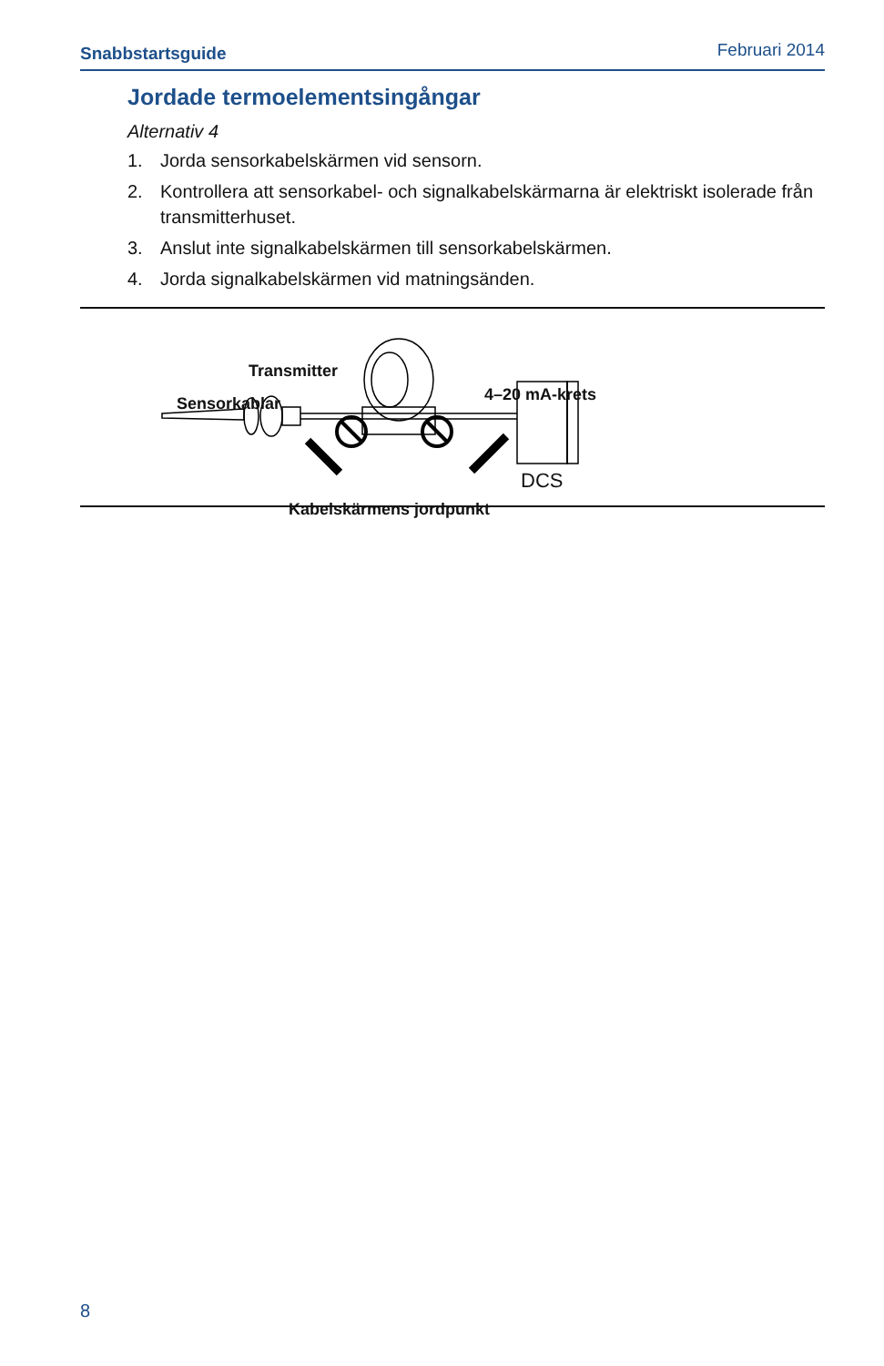Snabbstartsguide Februari 2014
Jordade termoelementsingångar
Alternativ 4
1. Jorda sensorkabelskärmen vid sensorn.
2. Kontrollera att sensorkabel- och signalkabelskärmarna är elektriskt isolerade från transmitterhuset.
3. Anslut inte signalkabelskärmen till sensorkabelskärmen.
4. Jorda signalkabelskärmen vid matningsänden.
Transmitter
Sensorkablar 4–20 mA-krets
DCS
Kabelskärmens jordpunkt
8